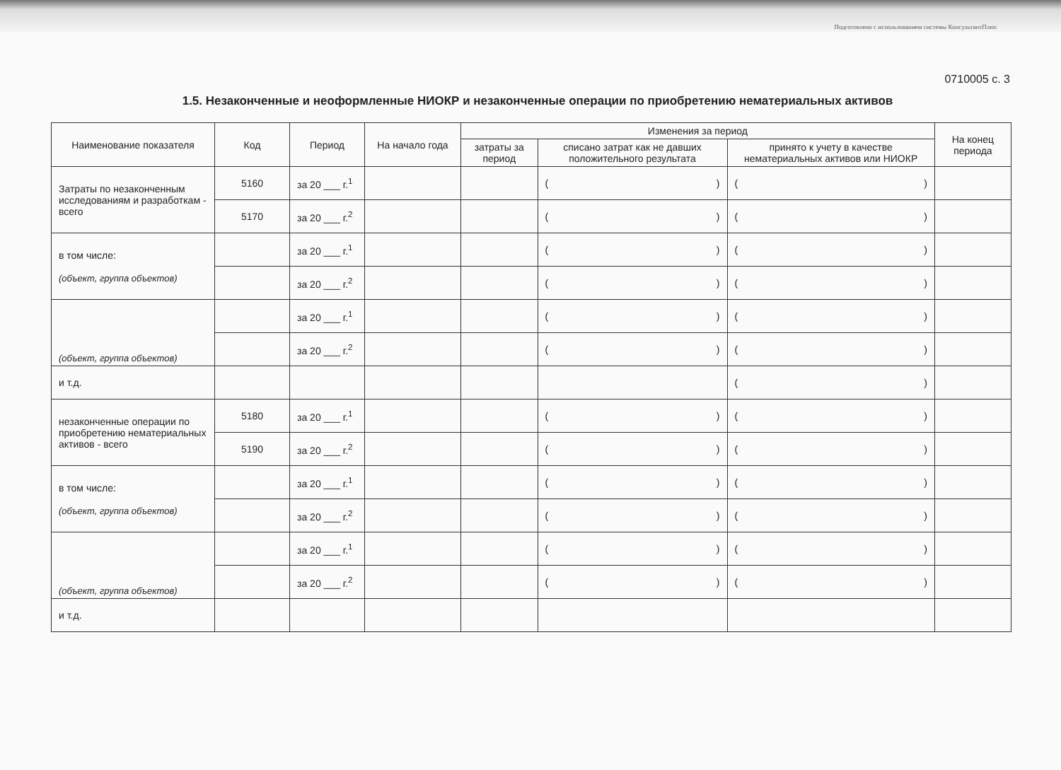Подготовлено с использованием системы КонсультантПлюс
0710005 с. 3
1.5. Незаконченные и неоформленные НИОКР и незаконченные операции по приобретению нематериальных активов
| Наименование показателя | Код | Период | На начало года | Изменения за период | | | На конец периода |
| --- | --- | --- | --- | --- | --- | --- | --- |
| | | | | затраты за период | списано затрат как не давших положительного результата | принято к учету в качестве нематериальных активов или НИОКР | |
| Затраты по незаконченным исследованиям и разработкам - всего | 5160 | за 20 ___ г.<sup>1</sup> | | | ( ) | ( ) | |
| | 5170 | за 20 ___ г.<sup>2</sup> | | | ( ) | ( ) | |
| в том числе: (объект, группа объектов) | | за 20 ___ г.<sup>1</sup> | | | ( ) | ( ) | |
| | | за 20 ___ г.<sup>2</sup> | | | ( ) | ( ) | |
| (объект, группа объектов) | | за 20 ___ г.<sup>1</sup> | | | ( ) | ( ) | |
| | | за 20 ___ г.<sup>2</sup> | | | ( ) | ( ) | |
| и т.д. | | | | | | ( ) | |
| незаконченные операции по приобретению нематериальных активов - всего | 5180 | за 20 ___ г.<sup>1</sup> | | | ( ) | ( ) | |
| | 5190 | за 20 ___ г.<sup>2</sup> | | | ( ) | ( ) | |
| в том числе: (объект, группа объектов) | | за 20 ___ г.<sup>1</sup> | | | ( ) | ( ) | |
| | | за 20 ___ г.<sup>2</sup> | | | ( ) | ( ) | |
| (объект, группа объектов) | | за 20 ___ г.<sup>1</sup> | | | ( ) | ( ) | |
| | | за 20 ___ г.<sup>2</sup> | | | ( ) | ( ) | |
| и т.д. | | | | | | | |